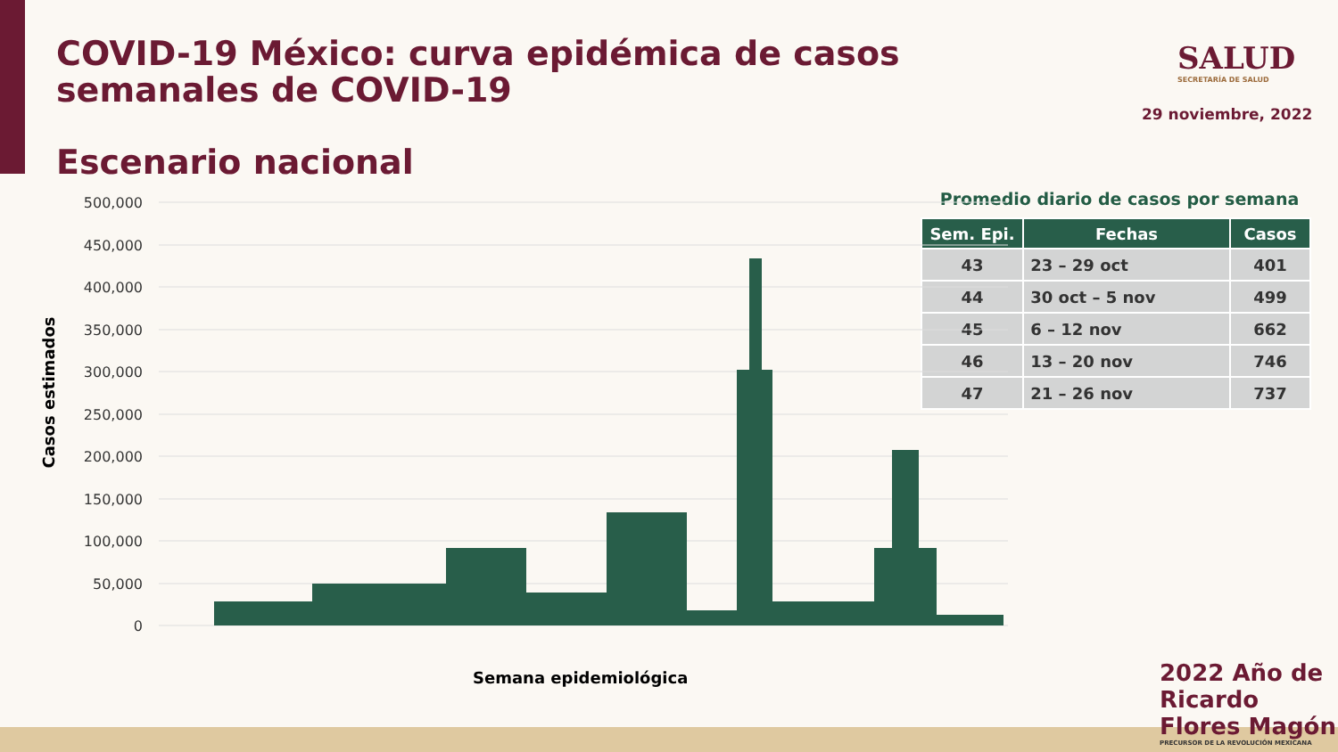COVID-19 México: curva epidémica de casos semanales de COVID-19
SALUD
SECRETARÍA DE SALUD
29 noviembre, 2022
Escenario nacional
Promedio diario de casos por semana
| Sem. Epi. | Fechas | Casos |
| --- | --- | --- |
| 43 | 23 – 29 oct | 401 |
| 44 | 30 oct – 5 nov | 499 |
| 45 | 6 – 12 nov | 662 |
| 46 | 13 – 20 nov | 746 |
| 47 | 21 – 26 nov | 737 |
500,000
450,000
400,000
350,000
300,000
250,000
200,000
150,000
100,000
50,000
0
Casos estimados
Semana epidemiológica
2022 Año de Ricardo Flores Magón
PRECURSOR DE LA REVOLUCIÓN MEXICANA